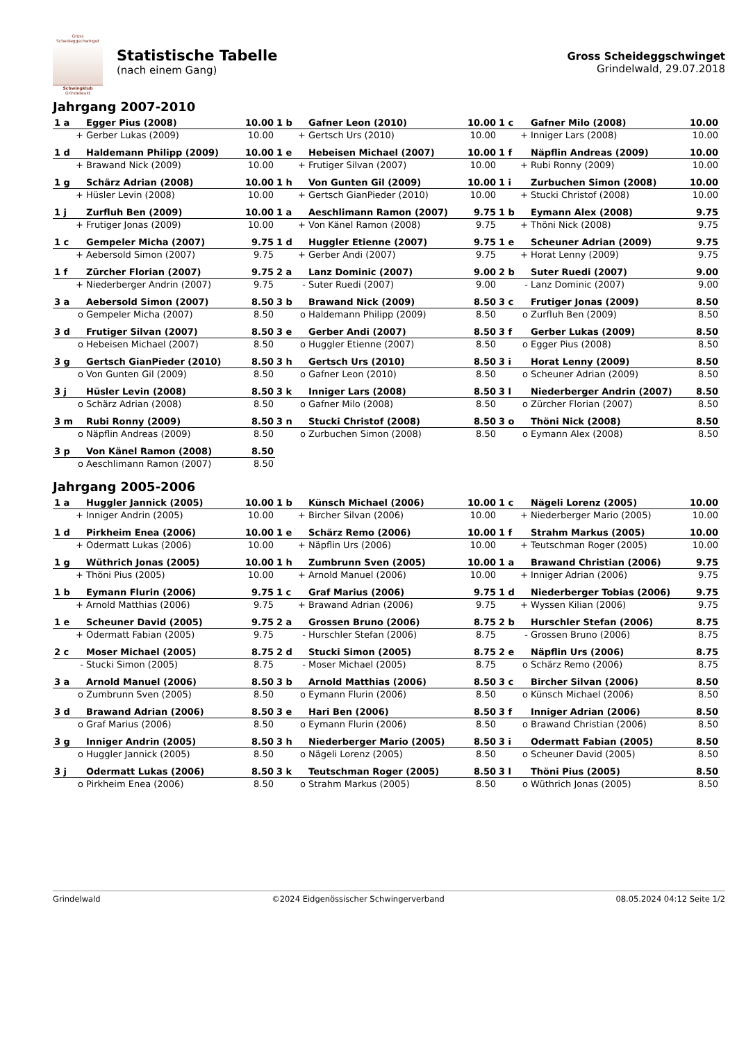Gross Scheideggschwinget
Schwingklub
Grindelwald
Statistische Tabelle
(nach einem Gang)
Gross Scheideggschwinget
Grindelwald, 29.07.2018
Jahrgang 2007-2010
| 1 a | Egger Pius (2008) | 10.00 | 1 b | Gafner Leon (2010) | 10.00 | 1 c | Gafner Milo (2008) | 10.00 |
| + | Gerber Lukas (2009) | 10.00 | + | Gertsch Urs (2010) | 10.00 | + | Inniger Lars (2008) | 10.00 |
| 1 d | Haldemann Philipp (2009) | 10.00 | 1 e | Hebeisen Michael (2007) | 10.00 | 1 f | Näpflin Andreas (2009) | 10.00 |
| + | Brawand Nick (2009) | 10.00 | + | Frutiger Silvan (2007) | 10.00 | + | Rubi Ronny (2009) | 10.00 |
| 1 g | Schärz Adrian (2008) | 10.00 | 1 h | Von Gunten Gil (2009) | 10.00 | 1 i | Zurbuchen Simon (2008) | 10.00 |
| + | Hüsler Levin (2008) | 10.00 | + | Gertsch GianPieder (2010) | 10.00 | + | Stucki Christof (2008) | 10.00 |
| 1 j | Zurfluh Ben (2009) | 10.00 | 1 a | Aeschlimann Ramon (2007) | 9.75 | 1 b | Eymann Alex (2008) | 9.75 |
| + | Frutiger Jonas (2009) | 10.00 | + | Von Känel Ramon (2008) | 9.75 | + | Thöni Nick (2008) | 9.75 |
| 1 c | Gempeler Micha (2007) | 9.75 | 1 d | Huggler Etienne (2007) | 9.75 | 1 e | Scheuner Adrian (2009) | 9.75 |
| + | Aebersold Simon (2007) | 9.75 | + | Gerber Andi (2007) | 9.75 | + | Horat Lenny (2009) | 9.75 |
| 1 f | Zürcher Florian (2007) | 9.75 | 2 a | Lanz Dominic (2007) | 9.00 | 2 b | Suter Ruedi (2007) | 9.00 |
| + | Niederberger Andrin (2007) | 9.75 | - | Suter Ruedi (2007) | 9.00 | - | Lanz Dominic (2007) | 9.00 |
| 3 a | Aebersold Simon (2007) | 8.50 | 3 b | Brawand Nick (2009) | 8.50 | 3 c | Frutiger Jonas (2009) | 8.50 |
| o | Gempeler Micha (2007) | 8.50 | o | Haldemann Philipp (2009) | 8.50 | o | Zurfluh Ben (2009) | 8.50 |
| 3 d | Frutiger Silvan (2007) | 8.50 | 3 e | Gerber Andi (2007) | 8.50 | 3 f | Gerber Lukas (2009) | 8.50 |
| o | Hebeisen Michael (2007) | 8.50 | o | Huggler Etienne (2007) | 8.50 | o | Egger Pius (2008) | 8.50 |
| 3 g | Gertsch GianPieder (2010) | 8.50 | 3 h | Gertsch Urs (2010) | 8.50 | 3 i | Horat Lenny (2009) | 8.50 |
| o | Von Gunten Gil (2009) | 8.50 | o | Gafner Leon (2010) | 8.50 | o | Scheuner Adrian (2009) | 8.50 |
| 3 j | Hüsler Levin (2008) | 8.50 | 3 k | Inniger Lars (2008) | 8.50 | 3 l | Niederberger Andrin (2007) | 8.50 |
| o | Schärz Adrian (2008) | 8.50 | o | Gafner Milo (2008) | 8.50 | o | Zürcher Florian (2007) | 8.50 |
| 3 m | Rubi Ronny (2009) | 8.50 | 3 n | Stucki Christof (2008) | 8.50 | 3 o | Thöni Nick (2008) | 8.50 |
| o | Näpflin Andreas (2009) | 8.50 | o | Zurbuchen Simon (2008) | 8.50 | o | Eymann Alex (2008) | 8.50 |
| 3 p | Von Känel Ramon (2008) | 8.50 | | | | | | |
| o | Aeschlimann Ramon (2007) | 8.50 | | | | | | |
Jahrgang 2005-2006
| 1 a | Huggler Jannick (2005) | 10.00 | 1 b | Künsch Michael (2006) | 10.00 | 1 c | Nägeli Lorenz (2005) | 10.00 |
| + | Inniger Andrin (2005) | 10.00 | + | Bircher Silvan (2006) | 10.00 | + | Niederberger Mario (2005) | 10.00 |
| 1 d | Pirkheim Enea (2006) | 10.00 | 1 e | Schärz Remo (2006) | 10.00 | 1 f | Strahm Markus (2005) | 10.00 |
| + | Odermatt Lukas (2006) | 10.00 | + | Näpflin Urs (2006) | 10.00 | + | Teutschman Roger (2005) | 10.00 |
| 1 g | Wüthrich Jonas (2005) | 10.00 | 1 h | Zumbrunn Sven (2005) | 10.00 | 1 a | Brawand Christian (2006) | 9.75 |
| + | Thöni Pius (2005) | 10.00 | + | Arnold Manuel (2006) | 10.00 | + | Inniger Adrian (2006) | 9.75 |
| 1 b | Eymann Flurin (2006) | 9.75 | 1 c | Graf Marius (2006) | 9.75 | 1 d | Niederberger Tobias (2006) | 9.75 |
| + | Arnold Matthias (2006) | 9.75 | + | Brawand Adrian (2006) | 9.75 | + | Wyssen Kilian (2006) | 9.75 |
| 1 e | Scheuner David (2005) | 9.75 | 2 a | Grossen Bruno (2006) | 8.75 | 2 b | Hurschler Stefan (2006) | 8.75 |
| + | Odermatt Fabian (2005) | 9.75 | - | Hurschler Stefan (2006) | 8.75 | - | Grossen Bruno (2006) | 8.75 |
| 2 c | Moser Michael (2005) | 8.75 | 2 d | Stucki Simon (2005) | 8.75 | 2 e | Näpflin Urs (2006) | 8.75 |
| - | Stucki Simon (2005) | 8.75 | - | Moser Michael (2005) | 8.75 | o | Schärz Remo (2006) | 8.75 |
| 3 a | Arnold Manuel (2006) | 8.50 | 3 b | Arnold Matthias (2006) | 8.50 | 3 c | Bircher Silvan (2006) | 8.50 |
| o | Zumbrunn Sven (2005) | 8.50 | o | Eymann Flurin (2006) | 8.50 | o | Künsch Michael (2006) | 8.50 |
| 3 d | Brawand Adrian (2006) | 8.50 | 3 e | Hari Ben (2006) | 8.50 | 3 f | Inniger Adrian (2006) | 8.50 |
| o | Graf Marius (2006) | 8.50 | o | Eymann Flurin (2006) | 8.50 | o | Brawand Christian (2006) | 8.50 |
| 3 g | Inniger Andrin (2005) | 8.50 | 3 h | Niederberger Mario (2005) | 8.50 | 3 i | Odermatt Fabian (2005) | 8.50 |
| o | Huggler Jannick (2005) | 8.50 | o | Nägeli Lorenz (2005) | 8.50 | o | Scheuner David (2005) | 8.50 |
| 3 j | Odermatt Lukas (2006) | 8.50 | 3 k | Teutschman Roger (2005) | 8.50 | 3 l | Thöni Pius (2005) | 8.50 |
| o | Pirkheim Enea (2006) | 8.50 | o | Strahm Markus (2005) | 8.50 | o | Wüthrich Jonas (2005) | 8.50 |
Grindelwald ©2024 Eidgenössischer Schwingerverband 08.05.2024 04:12 Seite 1/2